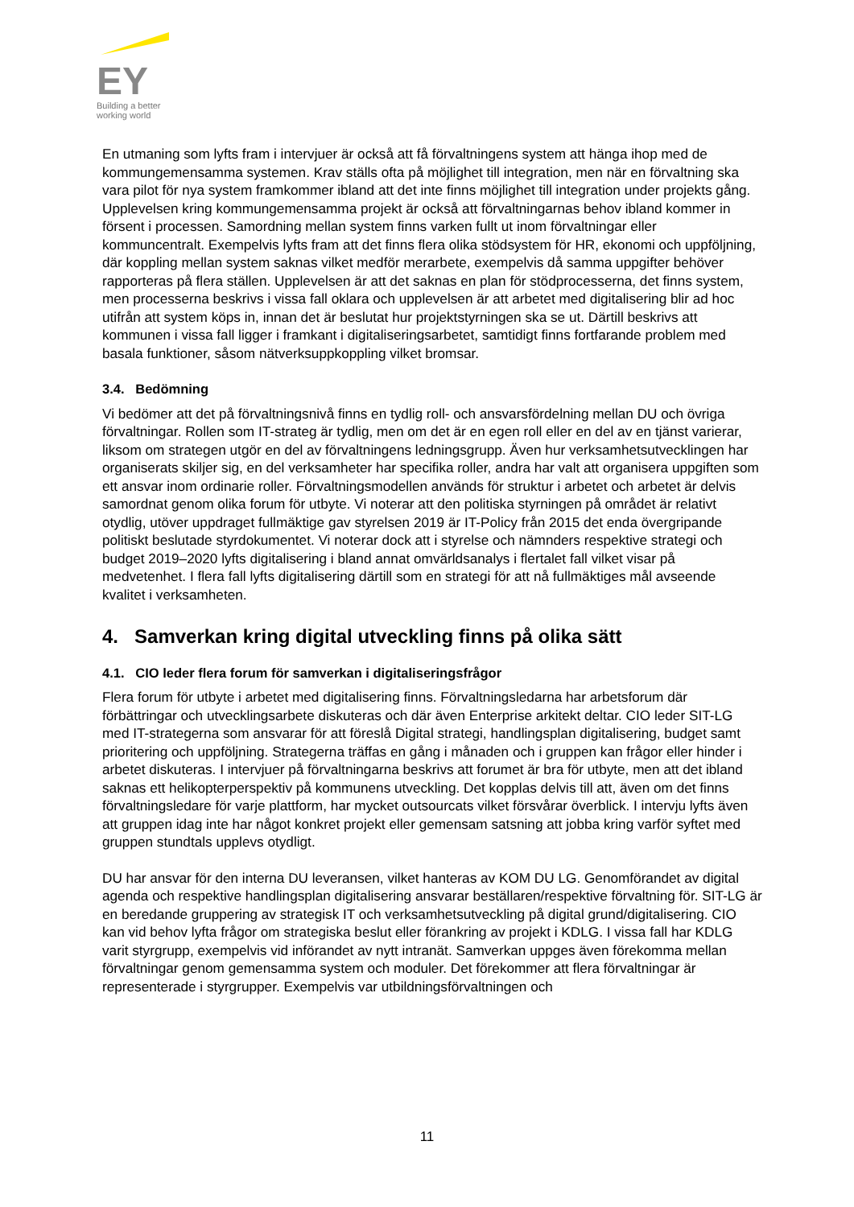EY
Building a better
working world
En utmaning som lyfts fram i intervjuer är också att få förvaltningens system att hänga ihop med de kommungemensamma systemen. Krav ställs ofta på möjlighet till integration, men när en förvaltning ska vara pilot för nya system framkommer ibland att det inte finns möjlighet till integration under projekts gång. Upplevelsen kring kommungemensamma projekt är också att förvaltningarnas behov ibland kommer in försent i processen. Samordning mellan system finns varken fullt ut inom förvaltningar eller kommuncentralt. Exempelvis lyfts fram att det finns flera olika stödsystem för HR, ekonomi och uppföljning, där koppling mellan system saknas vilket medför merarbete, exempelvis då samma uppgifter behöver rapporteras på flera ställen. Upplevelsen är att det saknas en plan för stödprocesserna, det finns system, men processerna beskrivs i vissa fall oklara och upplevelsen är att arbetet med digitalisering blir ad hoc utifrån att system köps in, innan det är beslutat hur projektstyrningen ska se ut. Därtill beskrivs att kommunen i vissa fall ligger i framkant i digitaliseringsarbetet, samtidigt finns fortfarande problem med basala funktioner, såsom nätverksuppkoppling vilket bromsar.
3.4. Bedömning
Vi bedömer att det på förvaltningsnivå finns en tydlig roll- och ansvarsfördelning mellan DU och övriga förvaltningar. Rollen som IT-strateg är tydlig, men om det är en egen roll eller en del av en tjänst varierar, liksom om strategen utgör en del av förvaltningens ledningsgrupp. Även hur verksamhetsutvecklingen har organiserats skiljer sig, en del verksamheter har specifika roller, andra har valt att organisera uppgiften som ett ansvar inom ordinarie roller. Förvaltningsmodellen används för struktur i arbetet och arbetet är delvis samordnat genom olika forum för utbyte. Vi noterar att den politiska styrningen på området är relativt otydlig, utöver uppdraget fullmäktige gav styrelsen 2019 är IT-Policy från 2015 det enda övergripande politiskt beslutade styrdokumentet. Vi noterar dock att i styrelse och nämnders respektive strategi och budget 2019–2020 lyfts digitalisering i bland annat omvärldsanalys i flertalet fall vilket visar på medvetenhet. I flera fall lyfts digitalisering därtill som en strategi för att nå fullmäktiges mål avseende kvalitet i verksamheten.
4. Samverkan kring digital utveckling finns på olika sätt
4.1. CIO leder flera forum för samverkan i digitaliseringsfrågor
Flera forum för utbyte i arbetet med digitalisering finns. Förvaltningsledarna har arbetsforum där förbättringar och utvecklingsarbete diskuteras och där även Enterprise arkitekt deltar. CIO leder SIT-LG med IT-strategerna som ansvarar för att föreslå Digital strategi, handlingsplan digitalisering, budget samt prioritering och uppföljning. Strategerna träffas en gång i månaden och i gruppen kan frågor eller hinder i arbetet diskuteras. I intervjuer på förvaltningarna beskrivs att forumet är bra för utbyte, men att det ibland saknas ett helikopterperspektiv på kommunens utveckling. Det kopplas delvis till att, även om det finns förvaltningsledare för varje plattform, har mycket outsourcats vilket försvårar överblick. I intervju lyfts även att gruppen idag inte har något konkret projekt eller gemensam satsning att jobba kring varför syftet med gruppen stundtals upplevs otydligt.
DU har ansvar för den interna DU leveransen, vilket hanteras av KOM DU LG. Genomförandet av digital agenda och respektive handlingsplan digitalisering ansvarar beställaren/respektive förvaltning för. SIT-LG är en beredande gruppering av strategisk IT och verksamhetsutveckling på digital grund/digitalisering. CIO kan vid behov lyfta frågor om strategiska beslut eller förankring av projekt i KDLG. I vissa fall har KDLG varit styrgrupp, exempelvis vid införandet av nytt intranät. Samverkan uppges även förekomma mellan förvaltningar genom gemensamma system och moduler. Det förekommer att flera förvaltningar är representerade i styrgrupper. Exempelvis var utbildningsförvaltningen och
11